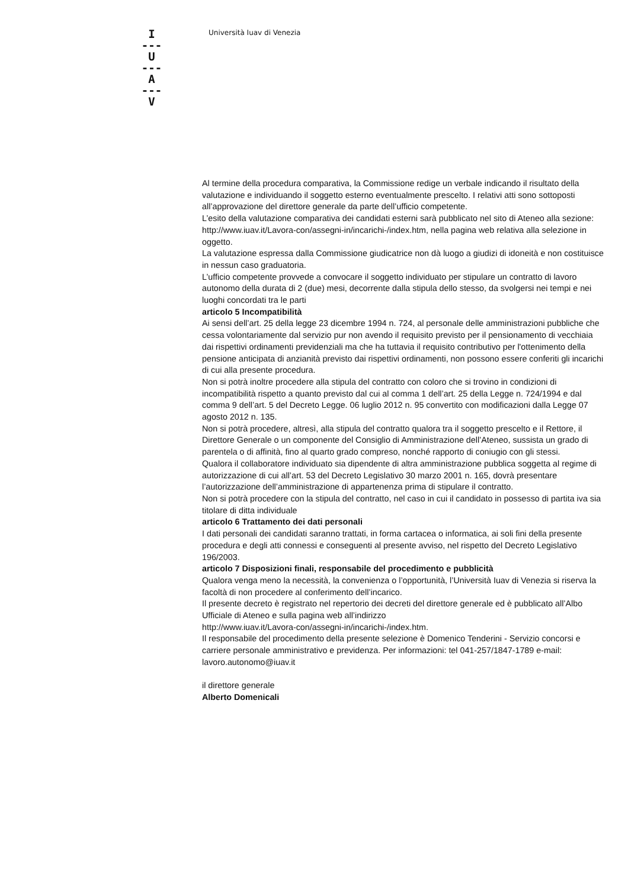I
---
U
---
A
---
V
Università Iuav di Venezia
Al termine della procedura comparativa, la Commissione redige un verbale indicando il risultato della valutazione e individuando il soggetto esterno eventualmente prescelto. I relativi atti sono sottoposti all’approvazione del direttore generale da parte dell’ufficio competente.
L’esito della valutazione comparativa dei candidati esterni sarà pubblicato nel sito di Ateneo alla sezione: http://www.iuav.it/Lavora-con/assegni-in/incarichi-/index.htm, nella pagina web relativa alla selezione in oggetto.
La valutazione espressa dalla Commissione giudicatrice non dà luogo a giudizi di idoneità e non costituisce in nessun caso graduatoria.
L’ufficio competente provvede a convocare il soggetto individuato per stipulare un contratto di lavoro autonomo della durata di 2 (due) mesi, decorrente dalla stipula dello stesso, da svolgersi nei tempi e nei luoghi concordati tra le parti
articolo 5 Incompatibilità
Ai sensi dell’art. 25 della legge 23 dicembre 1994 n. 724, al personale delle amministrazioni pubbliche che cessa volontariamente dal servizio pur non avendo il requisito previsto per il pensionamento di vecchiaia dai rispettivi ordinamenti previdenziali ma che ha tuttavia il requisito contributivo per l'ottenimento della pensione anticipata di anzianità previsto dai rispettivi ordinamenti, non possono essere conferiti gli incarichi di cui alla presente procedura.
Non si potrà inoltre procedere alla stipula del contratto con coloro che si trovino in condizioni di incompatibilità rispetto a quanto previsto dal cui al comma 1 dell’art. 25 della Legge n. 724/1994 e dal comma 9 dell’art. 5 del Decreto Legge. 06 luglio 2012 n. 95 convertito con modificazioni dalla Legge 07 agosto 2012 n. 135.
Non si potrà procedere, altresì, alla stipula del contratto qualora tra il soggetto prescelto e il Rettore, il Direttore Generale o un componente del Consiglio di Amministrazione dell’Ateneo, sussista un grado di parentela o di affinità, fino al quarto grado compreso, nonché rapporto di coniugio con gli stessi.
Qualora il collaboratore individuato sia dipendente di altra amministrazione pubblica soggetta al regime di autorizzazione di cui all’art. 53 del Decreto Legislativo 30 marzo 2001 n. 165, dovrà presentare l’autorizzazione dell’amministrazione di appartenenza prima di stipulare il contratto.
Non si potrà procedere con la stipula del contratto, nel caso in cui il candidato in possesso di partita iva sia titolare di ditta individuale
articolo 6 Trattamento dei dati personali
I dati personali dei candidati saranno trattati, in forma cartacea o informatica, ai soli fini della presente procedura e degli atti connessi e conseguenti al presente avviso, nel rispetto del Decreto Legislativo 196/2003.
articolo 7 Disposizioni finali, responsabile del procedimento e pubblicità
Qualora venga meno la necessità, la convenienza o l’opportunità, l’Università Iuav di Venezia si riserva la facoltà di non procedere al conferimento dell’incarico.
Il presente decreto è registrato nel repertorio dei decreti del direttore generale ed è pubblicato all’Albo Ufficiale di Ateneo e sulla pagina web all’indirizzo
http://www.iuav.it/Lavora-con/assegni-in/incarichi-/index.htm.
Il responsabile del procedimento della presente selezione è Domenico Tenderini - Servizio concorsi e carriere personale amministrativo e previdenza. Per informazioni: tel 041-257/1847-1789 e-mail: lavoro.autonomo@iuav.it
il direttore generale
Alberto Domenicali